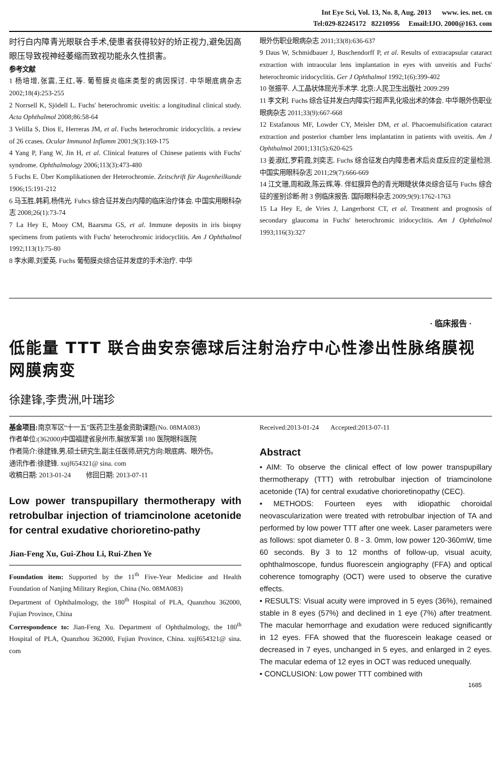Int Eye Sci, Vol. 13, No. 8, Aug. 2013 www. ies. net. cn
Tel:029-82245172 82210956 Email:IJO. 2000@163. com
时行白内障青光眼联合手术,使患者获得较好的矫正视力,避免因高眼压导致视神经萎缩而致视功能永久性损害。
参考文献
1 杨培增,张震,王红,等. 葡萄膜炎临床类型的病因探讨. 中华眼底病杂志 2002;18(4):253-255
2 Norrsell K, Sjödell L. Fuchs' heterochromic uveitis: a longitudinal clinical study. Acta Ophthalmol 2008;86:58-64
3 Velilla S, Dios E, Herreras JM, et al. Fuchs heterochromic iridocyclitis. a review of 26 ccases. Ocular Immunol Inflamm 2001;9(3):169-175
4 Yang P, Fang W, Jin H, et al. Clinical features of Chinese patients with Fuchs' syndrome. Ophthalmology 2006;113(3):473-480
5 Fuchs E. Über Komplikationen der Heterochromie. Zeitschrift für Augenheilkunde 1906;15:191-212
6 马玉胜,韩莉,杨伟光. Fuhcs 综合征并发白内障的临床治疗体会. 中国实用眼科杂志 2008;26(1):73-74
7 La Hey E, Mooy CM, Baarsma GS, et al. Immune deposits in iris biopsy specimens from patients with Fuchs' heterochromic iridocyclitis. Am J Ophthalmol 1992;113(1):75-80
8 李水卿,刘爱英. Fuchs 葡萄膜炎综合征并发症的手术治疗. 中华
眼外伤职业眼病杂志 2011;33(8):636-637
9 Daus W, Schmidbauer J, Buschendorff P, et al. Results of extracapsular cataract extraction with intraocular lens implantation in eyes with unveitis and Fuchs' heterochromic iridocyclitis. Ger J Ophthalmol 1992;1(6):399-402
10 张振平. 人工晶状体屈光手术学. 北京:人民卫生出版社 2009:299
11 李文利. Fuchs 综合征并发白内障实行超声乳化吸出术的体会. 中华眼外伤职业眼病杂志 2011;33(9):667-668
12 Estafanous MF, Lowder CY, Meisler DM, et al. Phacoemulsification cataract extraction and posterior chamber lens implantatinn in patients with uveitis. Am J Ophthalmol 2001;131(5):620-625
13 姜淑红,罗莉霞,刘奕志. Fuchs 综合征发白内障患者术后炎症反应的定量检测. 中国实用眼科杂志 2011;29(7):666-669
14 江文珊,周和政,陈云辉,等. 伴虹膜异色的青光眼睫状体炎综合征与 Fuchs 综合征的鉴别诊断-附 3 例临床报告. 国际眼科杂志 2009;9(9):1762-1763
15 La Hey E, de Vries J, Langerhorst CT, et al. Treatment and prognosis of secondary glaucoma in Fuchs' heterochromic iridocyclitis. Am J Ophthalmol 1993;116(3):327
· 临床报告 ·
低能量 TTT 联合曲安奈德球后注射治疗中心性渗出性脉络膜视网膜病变
徐建锋,李贵洲,叶瑞珍
基金项目: 南京军区“十一五”医药卫生基金资助课题(No. 08MA083)
作者单位:(362000)中国福建省泉州市,解放军第 180 医院眼科医院
作者简介:徐建锋,男,硕士研究生,副主任医师,研究方向:眼底病、眼外伤。
通讯作者:徐建锋. xujf654321@ sina. com
收稿日期: 2013-01-24 修回日期: 2013-07-11
Low power transpupillary thermotherapy with retrobulbar injection of triamcinolone acetonide for central exudative chorioretino-pathy
Jian-Feng Xu, Gui-Zhou Li, Rui-Zhen Ye
Foundation item: Supported by the 11<sup>th</sup> Five-Year Medicine and Health Foundation of Nanjing Military Region, China (No. 08MA083)
Department of Ophthalmology, the 180<sup>th</sup> Hospital of PLA, Quanzhou 362000, Fujian Province, China
Correspondence to: Jian-Feng Xu. Department of Ophthalmology, the 180<sup>th</sup> Hospital of PLA, Quanzhou 362000, Fujian Province, China. xujf654321@ sina. com
Received:2013-01-24 Accepted:2013-07-11
Abstract
• AIM: To observe the clinical effect of low power transpupillary thermotherapy (TTT) with retrobulbar injection of triamcinolone acetonide (TA) for central exudative chorioretinopathy (CEC).
• METHODS: Fourteen eyes with idiopathic choroidal neovascularization were treated with retrobulbar injection of TA and performed by low power TTT after one week. Laser parameters were as follows: spot diameter 0. 8 - 3. 0mm, low power 120-360mW, time 60 seconds. By 3 to 12 months of follow-up, visual acuity, ophthalmoscope, fundus fluorescein angiography (FFA) and optical coherence tomography (OCT) were used to observe the curative effects.
• RESULTS: Visual acuity were improved in 5 eyes (36%), remained stable in 8 eyes (57%) and declined in 1 eye (7%) after treatment. The macular hemorrhage and exudation were reduced significantly in 12 eyes. FFA showed that the fluorescein leakage ceased or decreased in 7 eyes, unchanged in 5 eyes, and enlarged in 2 eyes. The macular edema of 12 eyes in OCT was reduced unequally.
• CONCLUSION: Low power TTT combined with
1685